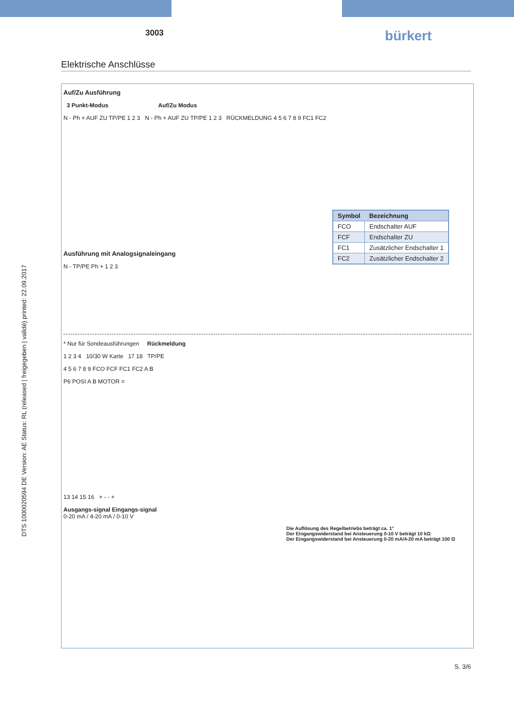DTS 1000020594 DE Version: AE Status: RL (released | freigegeben | validé) printed: 22.09.2017
3003 bürkert
Elektrische Anschlüsse
Auf/Zu Ausführung
3 Punkt-Modus Auf/Zu Modus
N - Ph + AUF ZU TP/PE 1 2 3 N - Ph + AUF ZU TP/PE 1 2 3 RÜCKMELDUNG 4 5 6 7 8 9 FC1 FC2
| Symbol | Bezeichnung |
| --- | --- |
| FCO | Endschalter AUF |
| FCF | Endschalter ZU |
| FC1 | Zusätzlicher Endschalter 1 |
| FC2 | Zusätzlicher Endschalter 2 |
Ausführung mit Analogsignaleingang
N - TP/PE Ph + 1 2 3
* Nur für Sondeausführungen Rückmeldung
1 2 3 4 10/30 W Karte 17 18 TP/PE
4 5 6 7 8 9 FCO FCF FC1 FC2 A B
P6 POSI A B MOTOR =
13 14 15 16 + - - +
Ausgangs-signal Eingangs-signal
0-20 mA / 4-20 mA / 0-10 V
Die Auflösung des Regelbetriebs beträgt ca. 1°
Der Eingangswiderstand bei Ansteuerung 0-10 V beträgt 10 kΩ
Der Eingangswiderstand bei Ansteuerung 0-20 mA/4-20 mA beträgt 100 Ω
S. 3/6